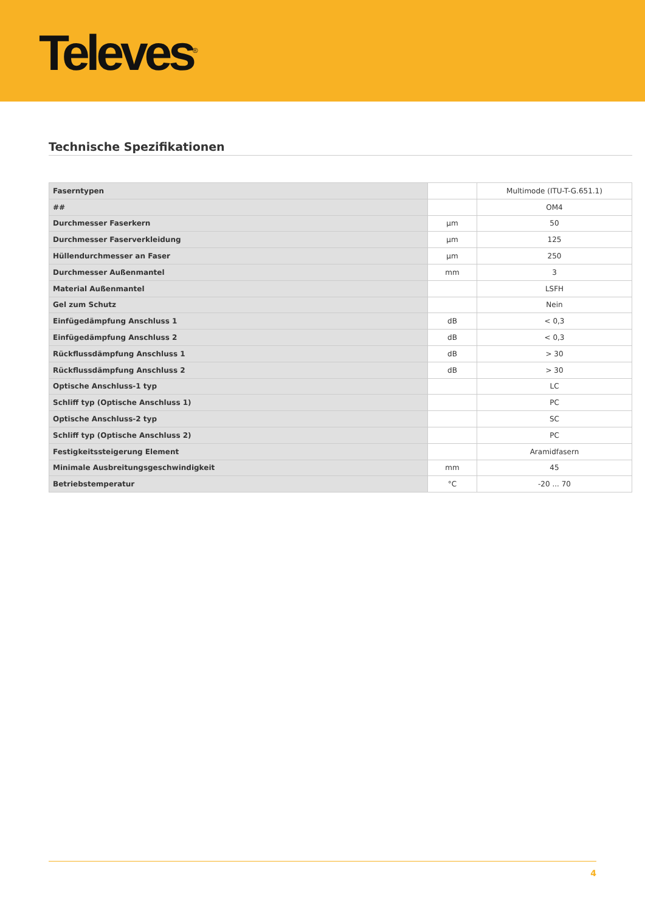Televes<sup>®</sup>
Technische Spezifikationen
| Faserntypen | | Multimode (ITU-T-G.651.1) |
| ## | | OM4 |
| Durchmesser Faserkern | µm | 50 |
| Durchmesser Faserverkleidung | µm | 125 |
| Hüllendurchmesser an Faser | µm | 250 |
| Durchmesser Außenmantel | mm | 3 |
| Material Außenmantel | | LSFH |
| Gel zum Schutz | | Nein |
| Einfügedämpfung Anschluss 1 | dB | < 0,3 |
| Einfügedämpfung Anschluss 2 | dB | < 0,3 |
| Rückflussdämpfung Anschluss 1 | dB | > 30 |
| Rückflussdämpfung Anschluss 2 | dB | > 30 |
| Optische Anschluss-1 typ | | LC |
| Schliff typ (Optische Anschluss 1) | | PC |
| Optische Anschluss-2 typ | | SC |
| Schliff typ (Optische Anschluss 2) | | PC |
| Festigkeitssteigerung Element | | Aramidfasern |
| Minimale Ausbreitungsgeschwindigkeit | mm | 45 |
| Betriebstemperatur | °C | -20 ... 70 |
4